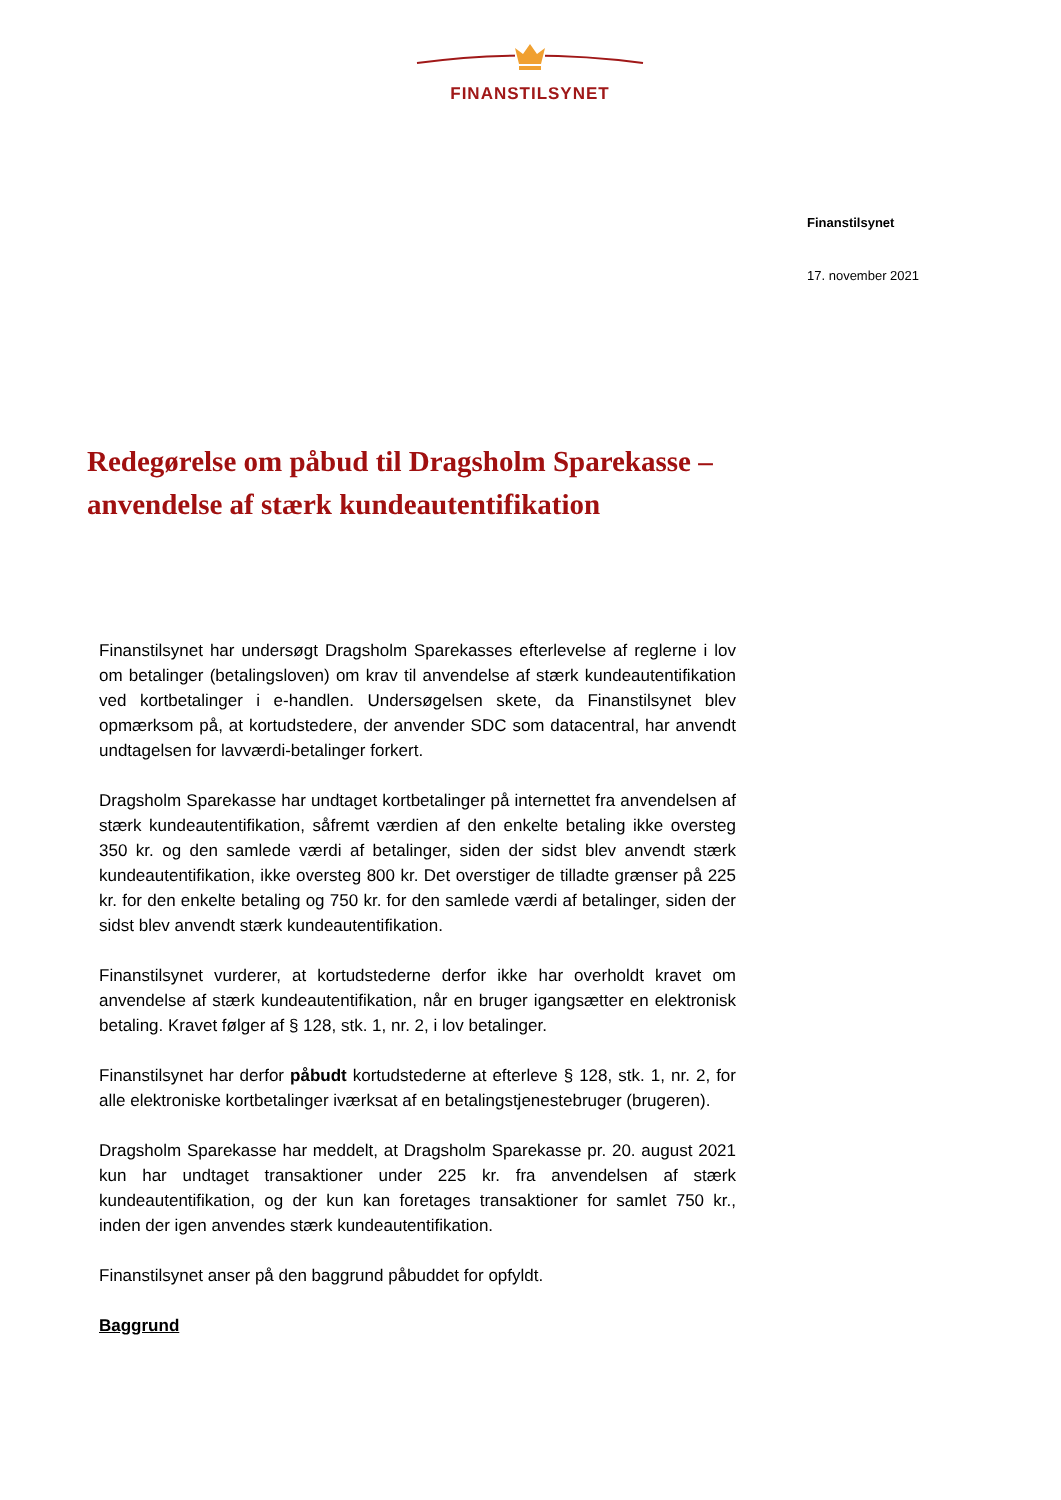FINANSTILSYNET
Finanstilsynet
17. november 2021
Redegørelse om påbud til Dragsholm Sparekasse – anvendelse af stærk kundeautentifikation
Finanstilsynet har undersøgt Dragsholm Sparekasses efterlevelse af reglerne i lov om betalinger (betalingsloven) om krav til anvendelse af stærk kundeautentifikation ved kortbetalinger i e-handlen. Undersøgelsen skete, da Finanstilsynet blev opmærksom på, at kortudstedere, der anvender SDC som datacentral, har anvendt undtagelsen for lavværdi-betalinger forkert.
Dragsholm Sparekasse har undtaget kortbetalinger på internettet fra anvendelsen af stærk kundeautentifikation, såfremt værdien af den enkelte betaling ikke oversteg 350 kr. og den samlede værdi af betalinger, siden der sidst blev anvendt stærk kundeautentifikation, ikke oversteg 800 kr. Det overstiger de tilladte grænser på 225 kr. for den enkelte betaling og 750 kr. for den samlede værdi af betalinger, siden der sidst blev anvendt stærk kundeautentifikation.
Finanstilsynet vurderer, at kortudstederne derfor ikke har overholdt kravet om anvendelse af stærk kundeautentifikation, når en bruger igangsætter en elektronisk betaling. Kravet følger af § 128, stk. 1, nr. 2, i lov betalinger.
Finanstilsynet har derfor påbudt kortudstederne at efterleve § 128, stk. 1, nr. 2, for alle elektroniske kortbetalinger iværksat af en betalingstjenestebruger (brugeren).
Dragsholm Sparekasse har meddelt, at Dragsholm Sparekasse pr. 20. august 2021 kun har undtaget transaktioner under 225 kr. fra anvendelsen af stærk kundeautentifikation, og der kun kan foretages transaktioner for samlet 750 kr., inden der igen anvendes stærk kundeautentifikation.
Finanstilsynet anser på den baggrund påbuddet for opfyldt.
Baggrund